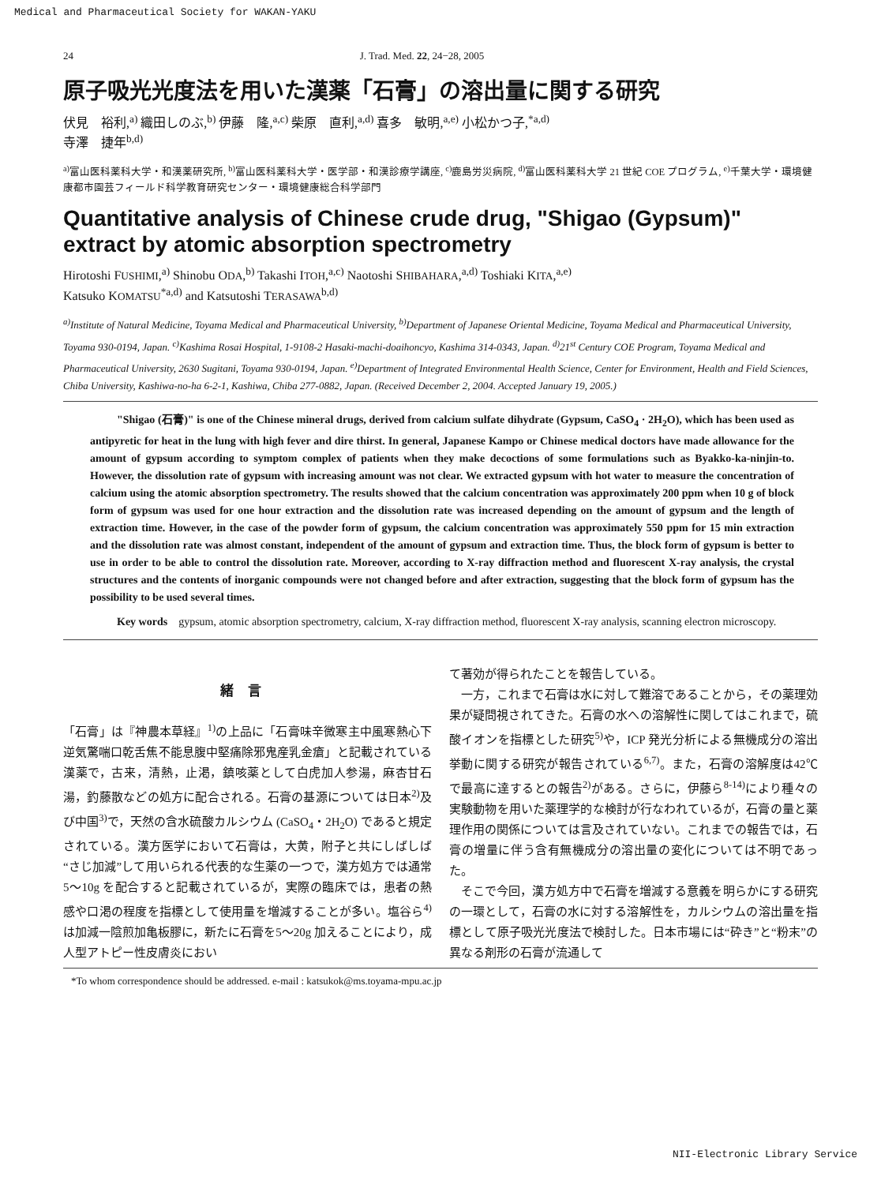Medical and Pharmaceutical Society for WAKAN-YAKU
24 J. Trad. Med. 22, 24−28, 2005
原子吸光光度法を用いた漢薬「石膏」の溶出量に関する研究
伏見　裕利,<sup>a)</sup> 織田しのぶ,<sup>b)</sup> 伊藤　隆,<sup>a,c)</sup> 柴原　直利,<sup>a,d)</sup> 喜多　敏明,<sup>a,e)</sup> 小松かつ子,<sup>*a,d)</sup>
寺澤　捷年<sup>b,d)</sup>
<sup>a)</sup> 富山医科薬科大学・和漢薬研究所, <sup>b)</sup>富山医科薬科大学・医学部・和漢診療学講座, <sup>c)</sup>鹿島労災病院, <sup>d)</sup>富山医科薬科大学 21 世紀 COE プログラム, <sup>e)</sup>千葉大学・環境健康都市園芸フィールド科学教育研究センター・環境健康総合科学部門
Quantitative analysis of Chinese crude drug, "Shigao (Gypsum)" extract by atomic absorption spectrometry
Hirotoshi FUSHIMI,<sup>a)</sup> Shinobu ODA,<sup>b)</sup> Takashi ITOH,<sup>a,c)</sup> Naotoshi SHIBAHARA,<sup>a,d)</sup> Toshiaki KITA,<sup>a,e)</sup>
Katsuko KOMATSU<sup>*a,d)</sup> and Katsutoshi TERASAWA<sup>b,d)</sup>
<sup>a)</sup> Institute of Natural Medicine, Toyama Medical and Pharmaceutical University, <sup>b)</sup>Department of Japanese Oriental Medicine, Toyama Medical and Pharmaceutical University, Toyama 930-0194, Japan. <sup>c)</sup>Kashima Rosai Hospital, 1-9108-2 Hasaki-machi-doaihoncyo, Kashima 314-0343, Japan. <sup>d)</sup>21<sup>st</sup> Century COE Program, Toyama Medical and Pharmaceutical University, 2630 Sugitani, Toyama 930-0194, Japan. <sup>e)</sup>Department of Integrated Environmental Health Science, Center for Environment, Health and Field Sciences, Chiba University, Kashiwa-no-ha 6-2-1, Kashiwa, Chiba 277-0882, Japan. (Received December 2, 2004. Accepted January 19, 2005.)
"Shigao (石膏)" is one of the Chinese mineral drugs, derived from calcium sulfate dihydrate (Gypsum, CaSO<sub>4</sub> · 2H<sub>2</sub>O), which has been used as antipyretic for heat in the lung with high fever and dire thirst. In general, Japanese Kampo or Chinese medical doctors have made allowance for the amount of gypsum according to symptom complex of patients when they make decoctions of some formulations such as Byakko-ka-ninjin-to. However, the dissolution rate of gypsum with increasing amount was not clear. We extracted gypsum with hot water to measure the concentration of calcium using the atomic absorption spectrometry. The results showed that the calcium concentration was approximately 200 ppm when 10 g of block form of gypsum was used for one hour extraction and the dissolution rate was increased depending on the amount of gypsum and the length of extraction time. However, in the case of the powder form of gypsum, the calcium concentration was approximately 550 ppm for 15 min extraction and the dissolution rate was almost constant, independent of the amount of gypsum and extraction time. Thus, the block form of gypsum is better to use in order to be able to control the dissolution rate. Moreover, according to X-ray diffraction method and fluorescent X-ray analysis, the crystal structures and the contents of inorganic compounds were not changed before and after extraction, suggesting that the block form of gypsum has the possibility to be used several times.
Key words　gypsum, atomic absorption spectrometry, calcium, X-ray diffraction method, fluorescent X-ray analysis, scanning electron microscopy.
緒言
「石膏」は『神農本草経』<sup>1)</sup>の上品に「石膏味辛微寒主中風寒熱心下逆気驚喘口乾舌焦不能息腹中堅痛除邪鬼産乳金瘡」と記載されている漢薬で，古来，清熱，止渇，鎮咳薬として白虎加人参湯，麻杏甘石湯，釣藤散などの処方に配合される。石膏の基源については日本<sup>2)</sup>及び中国<sup>3)</sup>で，天然の含水硫酸カルシウム (CaSO<sub>4</sub>・2H<sub>2</sub>O) であると規定されている。漢方医学において石膏は，大黄，附子と共にしばしば“さじ加減”して用いられる代表的な生薬の一つで，漢方処方では通常5〜10g を配合すると記載されているが，実際の臨床では，患者の熱感や口渇の程度を指標として使用量を増減することが多い。塩谷ら<sup>4)</sup>は加減一陰煎加亀板膠に，新たに石膏を5〜20g 加えることにより，成人型アトピー性皮膚炎におい
て著効が得られたことを報告している。
　一方，これまで石膏は水に対して難溶であることから，その薬理効果が疑問視されてきた。石膏の水への溶解性に関してはこれまで，硫酸イオンを指標とした研究<sup>5)</sup>や，ICP 発光分析による無機成分の溶出挙動に関する研究が報告されている<sup>6,7)</sup>。また，石膏の溶解度は42℃で最高に達するとの報告<sup>2)</sup>がある。さらに，伊藤ら<sup>8-14)</sup>により種々の実験動物を用いた薬理学的な検討が行なわれているが，石膏の量と薬理作用の関係については言及されていない。これまでの報告では，石膏の増量に伴う含有無機成分の溶出量の変化については不明であった。
　そこで今回，漢方処方中で石膏を増減する意義を明らかにする研究の一環として，石膏の水に対する溶解性を，カルシウムの溶出量を指標として原子吸光光度法で検討した。日本市場には“砕き”と“粉末”の異なる剤形の石膏が流通して
*To whom correspondence should be addressed. e-mail : katsukok@ms.toyama-mpu.ac.jp
NII-Electronic Library Service